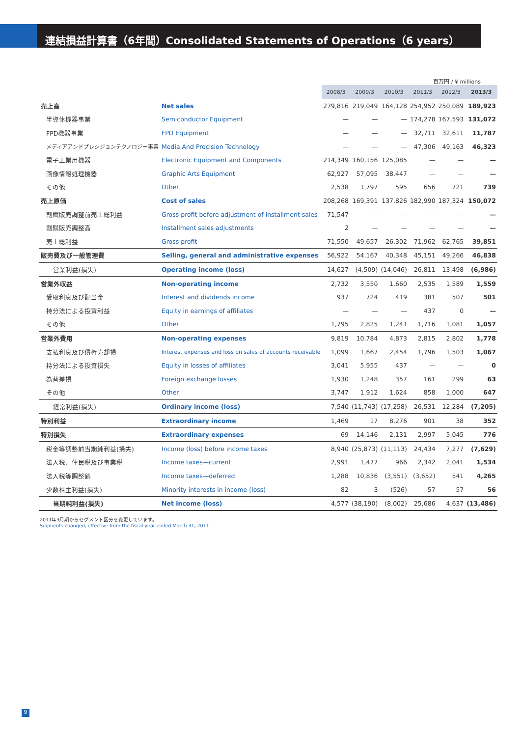連結損益計算書（6年間）Consolidated Statements of Operations（6 years）
百万円 / ¥ millions
| | | 2008/3 | 2009/3 | 2010/3 | 2011/3 | 2012/3 | 2013/3 |
| 売上高 | Net sales | 279,816 | 219,049 | 164,128 | 254,952 | 250,089 | 189,923 |
| 半導体機器事業 | Semiconductor Equipment | — | — | — | 174,278 | 167,593 | 131,072 |
| FPD機器事業 | FPD Equipment | — | — | — | 32,711 | 32,611 | 11,787 |
| メディアアンドプレシジョンテクノロジー事業 | Media And Precision Technology | — | — | — | 47,306 | 49,163 | 46,323 |
| 電子工業用機器 | Electronic Equipment and Components | 214,349 | 160,156 | 125,085 | — | — | — |
| 画像情報処理機器 | Graphic Arts Equipment | 62,927 | 57,095 | 38,447 | — | — | — |
| その他 | Other | 2,538 | 1,797 | 595 | 656 | 721 | 739 |
| 売上原価 | Cost of sales | 208,268 | 169,391 | 137,826 | 182,990 | 187,324 | 150,072 |
| 割賦販売調整前売上総利益 | Gross profit before adjustment of installment sales | 71,547 | — | — | — | — | — |
| 割賦販売調整高 | Installment sales adjustments | 2 | — | — | — | — | — |
| 売上総利益 | Gross profit | 71,550 | 49,657 | 26,302 | 71,962 | 62,765 | 39,851 |
| 販売費及び一般管理費 | Selling, general and administrative expenses | 56,922 | 54,167 | 40,348 | 45,151 | 49,266 | 46,838 |
| 営業利益(損失) | Operating income (loss) | 14,627 | (4,509) | (14,046) | 26,811 | 13,498 | (6,986) |
| 営業外収益 | Non-operating income | 2,732 | 3,550 | 1,660 | 2,535 | 1,589 | 1,559 |
| 受取利息及び配当金 | Interest and dividends income | 937 | 724 | 419 | 381 | 507 | 501 |
| 持分法による投資利益 | Equity in earnings of affiliates | — | — | — | 437 | 0 | — |
| その他 | Other | 1,795 | 2,825 | 1,241 | 1,716 | 1,081 | 1,057 |
| 営業外費用 | Non-operating expenses | 9,819 | 10,784 | 4,873 | 2,815 | 2,802 | 1,778 |
| 支払利息及び債権売却損 | Interest expenses and loss on sales of accounts receivable | 1,099 | 1,667 | 2,454 | 1,796 | 1,503 | 1,067 |
| 持分法による投資損失 | Equity in losses of affiliates | 3,041 | 5,955 | 437 | — | — | 0 |
| 為替差損 | Foreign exchange losses | 1,930 | 1,248 | 357 | 161 | 299 | 63 |
| その他 | Other | 3,747 | 1,912 | 1,624 | 858 | 1,000 | 647 |
| 経常利益(損失) | Ordinary income (loss) | 7,540 | (11,743) | (17,258) | 26,531 | 12,284 | (7,205) |
| 特別利益 | Extraordinary income | 1,469 | 17 | 8,276 | 901 | 38 | 352 |
| 特別損失 | Extraordinary expenses | 69 | 14,146 | 2,131 | 2,997 | 5,045 | 776 |
| 税金等調整前当期純利益(損失) | Income (loss) before income taxes | 8,940 | (25,873) | (11,113) | 24,434 | 7,277 | (7,629) |
| 法人税、住民税及び事業税 | Income taxes—current | 2,991 | 1,477 | 966 | 2,342 | 2,041 | 1,534 |
| 法人税等調整額 | Income taxes—deferred | 1,288 | 10,836 | (3,551) | (3,652) | 541 | 4,265 |
| 少数株主利益(損失) | Minority interests in income (loss) | 82 | 3 | (526) | 57 | 57 | 56 |
| 当期純利益(損失) | Net income (loss) | 4,577 | (38,190) | (8,002) | 25,686 | 4,637 | (13,486) |
2011年3月期からセグメント区分を変更しています。
Segments changed, effective from the fiscal year ended March 31, 2011.
9